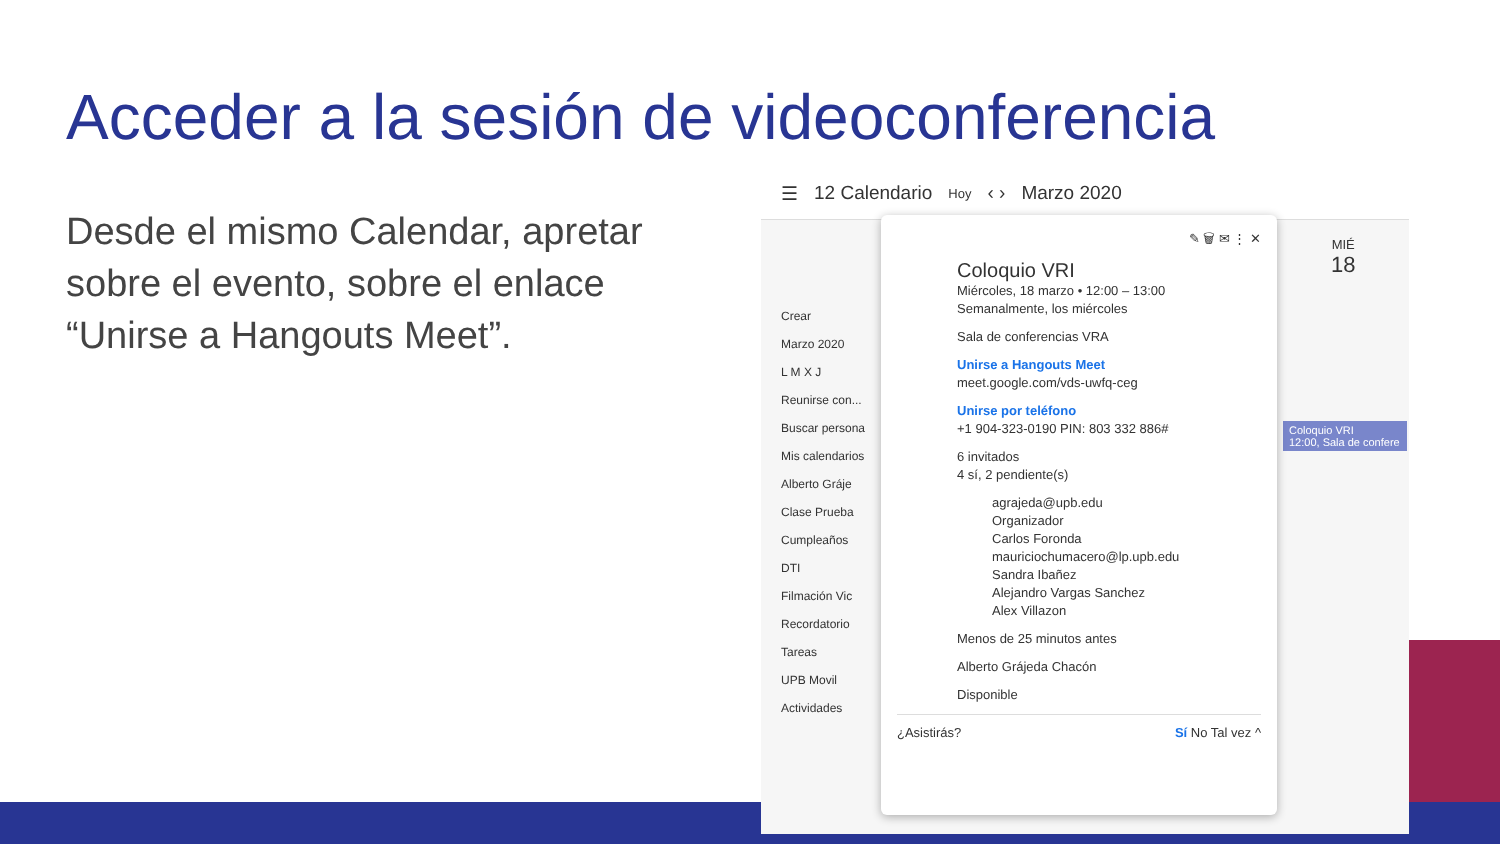Acceder a la sesión de videoconferencia
Desde el mismo Calendar, apretar sobre el evento, sobre el enlace “Unirse a Hangouts Meet”.
☰ 12 Calendario Hoy ‹ › Marzo 2020
Crear
Marzo 2020
L M X J
Reunirse con...
Buscar persona
Mis calendarios
Alberto Gráje
Clase Prueba
Cumpleaños
DTI
Filmación Vic
Recordatorio
Tareas
UPB Movil Actividades
MIÉ
18
Coloquio VRI
12:00, Sala de confere
✎ 🗑 ✉ ⋮ ✕
Coloquio VRI
Miércoles, 18 marzo • 12:00 – 13:00
Semanalmente, los miércoles
Sala de conferencias VRA
Unirse a Hangouts Meet
meet.google.com/vds-uwfq-ceg
Unirse por teléfono
+1 904-323-0190 PIN: 803 332 886#
6 invitados
4 sí, 2 pendiente(s)
agrajeda@upb.edu
Organizador
Carlos Foronda
mauriciochumacero@lp.upb.edu
Sandra Ibañez
Alejandro Vargas Sanchez
Alex Villazon
Menos de 25 minutos antes
Alberto Grájeda Chacón
Disponible
¿Asistirás? Sí No Tal vez ^